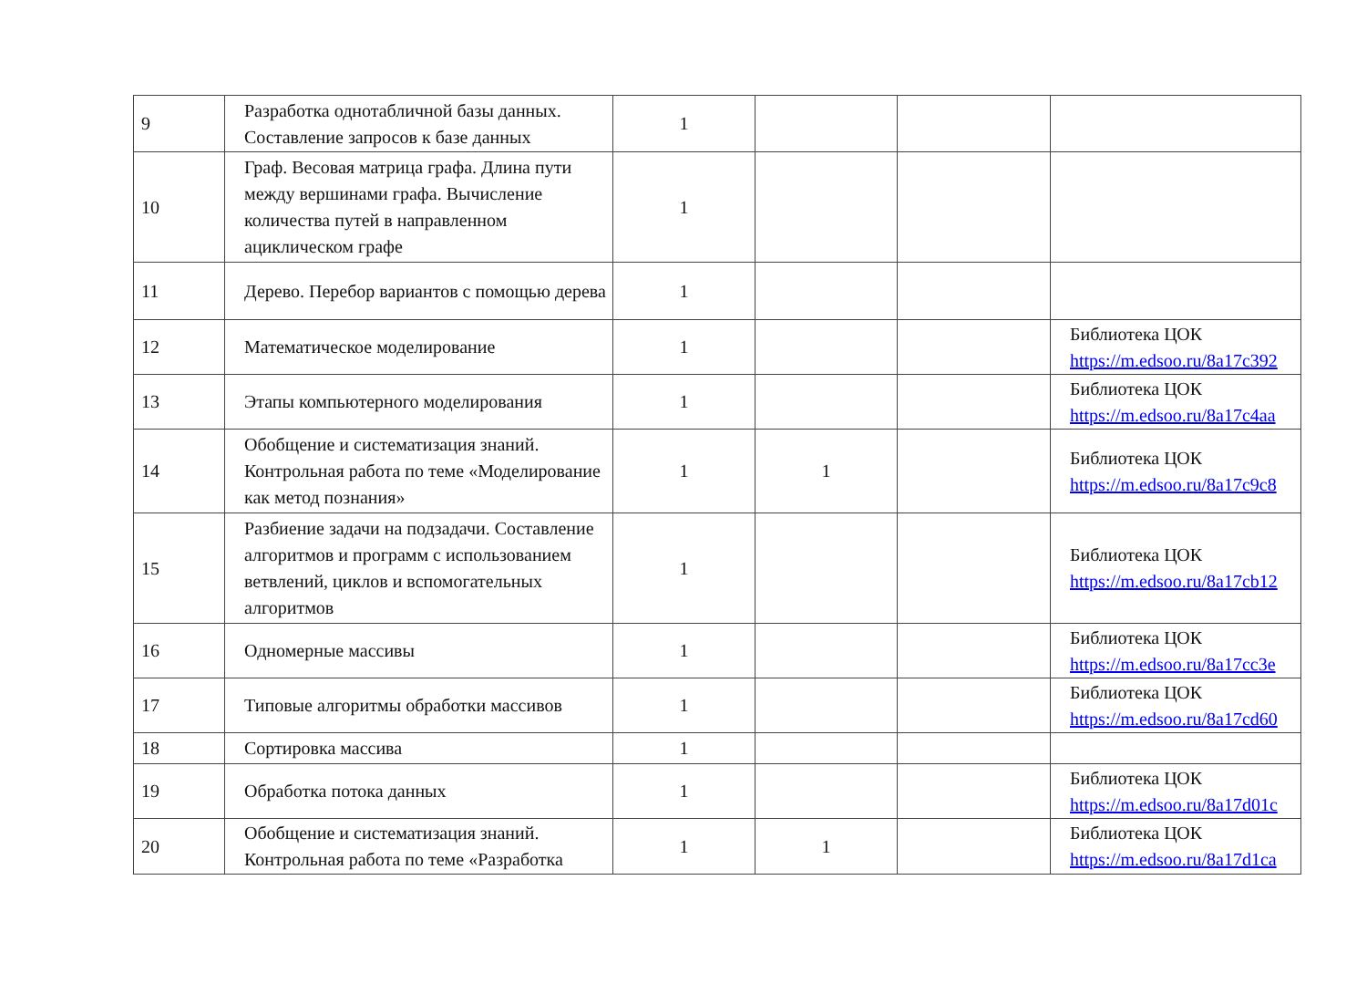| 9 | Разработка однотабличной базы данных. Составление запросов к базе данных | 1 | | | |
| 10 | Граф. Весовая матрица графа. Длина пути между вершинами графа. Вычисление количества путей в направленном ациклическом графе | 1 | | | |
| 11 | Дерево. Перебор вариантов с помощью дерева | 1 | | | |
| 12 | Математическое моделирование | 1 | | | Библиотека ЦОК https://m.edsoo.ru/8a17c392 |
| 13 | Этапы компьютерного моделирования | 1 | | | Библиотека ЦОК https://m.edsoo.ru/8a17c4aa |
| 14 | Обобщение и систематизация знаний. Контрольная работа по теме «Моделирование как метод познания» | 1 | 1 | | Библиотека ЦОК https://m.edsoo.ru/8a17c9c8 |
| 15 | Разбиение задачи на подзадачи. Составление алгоритмов и программ с использованием ветвлений, циклов и вспомогательных алгоритмов | 1 | | | Библиотека ЦОК https://m.edsoo.ru/8a17cb12 |
| 16 | Одномерные массивы | 1 | | | Библиотека ЦОК https://m.edsoo.ru/8a17cc3e |
| 17 | Типовые алгоритмы обработки массивов | 1 | | | Библиотека ЦОК https://m.edsoo.ru/8a17cd60 |
| 18 | Сортировка массива | 1 | | | |
| 19 | Обработка потока данных | 1 | | | Библиотека ЦОК https://m.edsoo.ru/8a17d01c |
| 20 | Обобщение и систематизация знаний. Контрольная работа по теме «Разработка | 1 | 1 | | Библиотека ЦОК https://m.edsoo.ru/8a17d1ca |